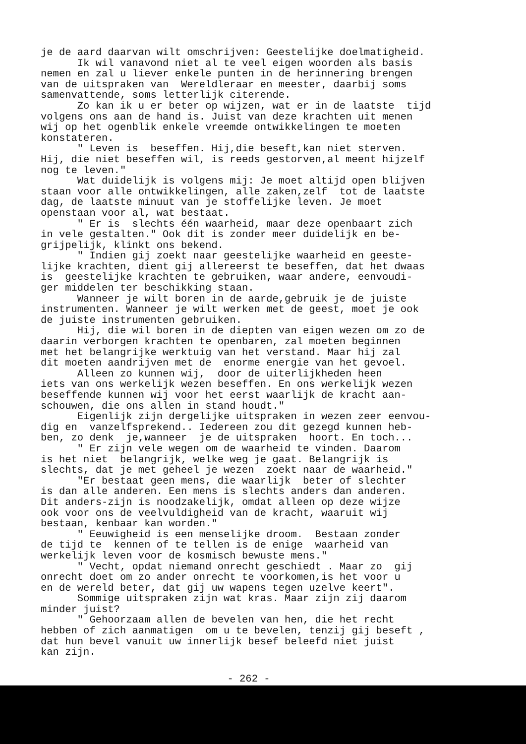je de aard daarvan wilt omschrijven: Geestelijke doelmatigheid. Ik wil vanavond niet al te veel eigen woorden als basis nemen en zal u liever enkele punten in de herinnering brengen van de uitspraken van Wereldleraar en meester, daarbij soms samenvattende, soms letterlijk citerende. Zo kan ik u er beter op wijzen, wat er in de laatste tijd volgens ons aan de hand is. Juist van deze krachten uit menen wij op het ogenblik enkele vreemde ontwikkelingen te moeten konstateren. " Leven is beseffen. Hij,die beseft,kan niet sterven. Hij, die niet beseffen wil, is reeds gestorven,al meent hijzelf nog te leven." Wat duidelijk is volgens mij: Je moet altijd open blijven staan voor alle ontwikkelingen, alle zaken,zelf tot de laatste dag, de laatste minuut van je stoffelijke leven. Je moet openstaan voor al, wat bestaat. " Er is slechts één waarheid, maar deze openbaart zich in vele gestalten." Ook dit is zonder meer duidelijk en be- grijpelijk, klinkt ons bekend. " Indien gij zoekt naar geestelijke waarheid en geeste- lijke krachten, dient gij allereerst te beseffen, dat het dwaas is geestelijke krachten te gebruiken, waar andere, eenvoudi- ger middelen ter beschikking staan. Wanneer je wilt boren in de aarde,gebruik je de juiste instrumenten. Wanneer je wilt werken met de geest, moet je ook de juiste instrumenten gebruiken. Hij, die wil boren in de diepten van eigen wezen om zo de daarin verborgen krachten te openbaren, zal moeten beginnen met het belangrijke werktuig van het verstand. Maar hij zal dit moeten aandrijven met de enorme energie van het gevoel. Alleen zo kunnen wij, door de uiterlijkheden heen iets van ons werkelijk wezen beseffen. En ons werkelijk wezen beseffende kunnen wij voor het eerst waarlijk de kracht aan- schouwen, die ons allen in stand houdt." Eigenlijk zijn dergelijke uitspraken in wezen zeer eenvou- dig en vanzelfsprekend.. Iedereen zou dit gezegd kunnen heb- ben, zo denk je,wanneer je de uitspraken hoort. En toch... " Er zijn vele wegen om de waarheid te vinden. Daarom is het niet belangrijk, welke weg je gaat. Belangrijk is slechts, dat je met geheel je wezen zoekt naar de waarheid." "Er bestaat geen mens, die waarlijk beter of slechter is dan alle anderen. Een mens is slechts anders dan anderen. Dit anders-zijn is noodzakelijk, omdat alleen op deze wijze ook voor ons de veelvuldigheid van de kracht, waaruit wij bestaan, kenbaar kan worden." " Eeuwigheid is een menselijke droom. Bestaan zonder de tijd te kennen of te tellen is de enige waarheid van werkelijk leven voor de kosmisch bewuste mens." " Vecht, opdat niemand onrecht geschiedt . Maar zo gij onrecht doet om zo ander onrecht te voorkomen,is het voor u en de wereld beter, dat gij uw wapens tegen uzelve keert". Sommige uitspraken zijn wat kras. Maar zijn zij daarom minder juist? " Gehoorzaam allen de bevelen van hen, die het recht hebben of zich aanmatigen om u te bevelen, tenzij gij beseft , dat hun bevel vanuit uw innerlijk besef beleefd niet juist kan zijn.
- 262 -